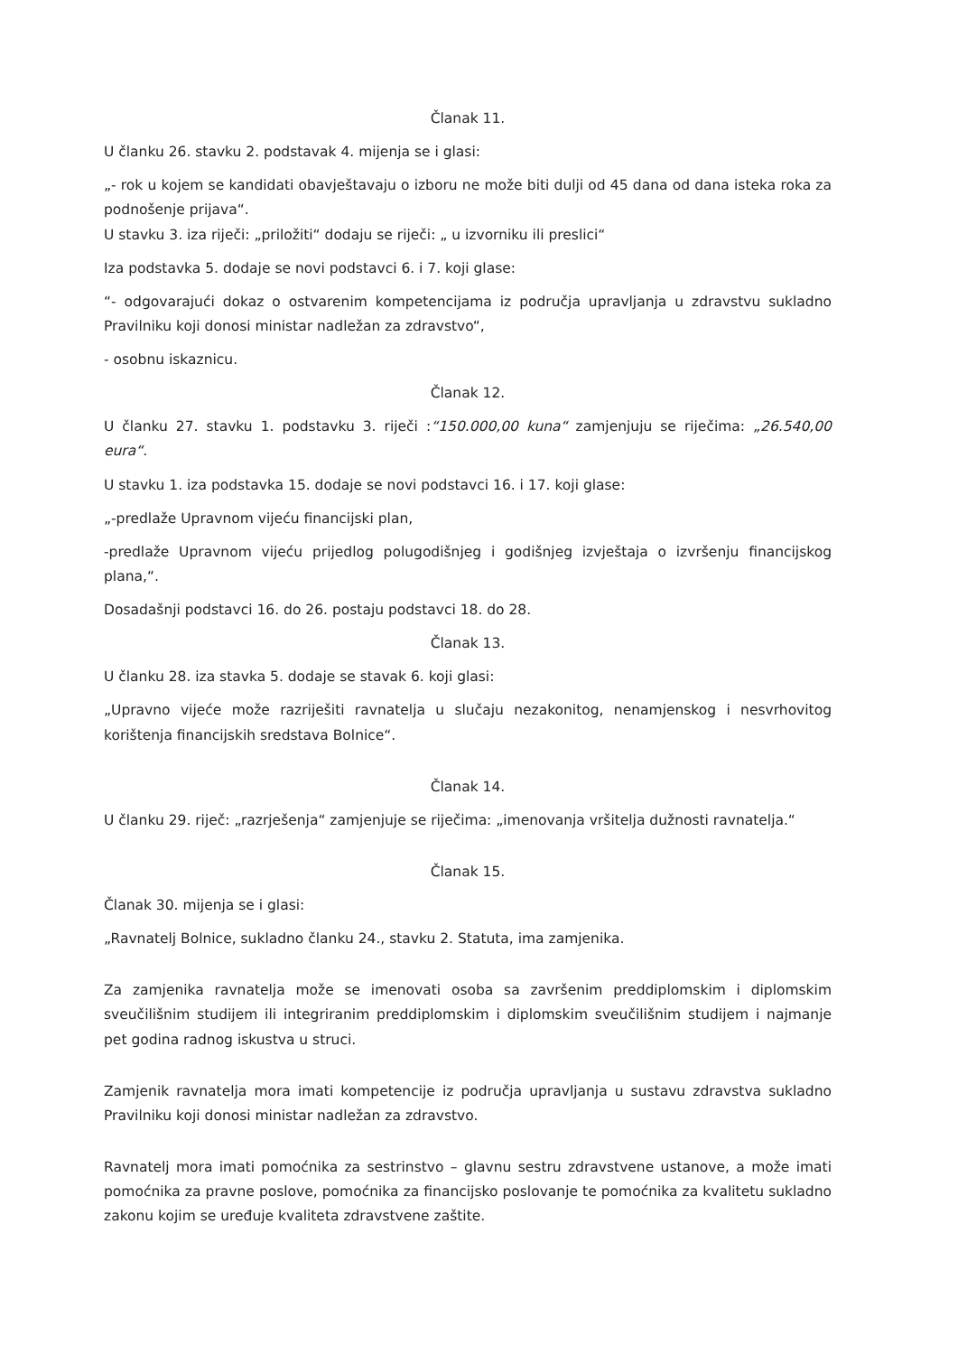Članak 11.
U članku 26. stavku 2. podstavak 4. mijenja se i glasi:
„- rok u kojem se kandidati obavještavaju o izboru ne može biti dulji od 45 dana od dana isteka roka za podnošenje prijava“.
U stavku 3. iza riječi: „priložiti“ dodaju se riječi: „ u izvorniku ili preslici“
Iza podstavka 5. dodaje se novi podstavci 6. i 7. koji glase:
“- odgovarajući dokaz o ostvarenim kompetencijama iz područja upravljanja u zdravstvu sukladno Pravilniku koji donosi ministar nadležan za zdravstvo“,
- osobnu iskaznicu.
Članak 12.
U članku 27. stavku 1. podstavku 3. riječi :“150.000,00 kuna“ zamjenjuju se riječima: „26.540,00 eura“.
U stavku 1. iza podstavka 15. dodaje se novi podstavci 16. i 17. koji glase:
„-predlaže Upravnom vijeću financijski plan,
-predlaže Upravnom vijeću prijedlog polugodišnjeg i godišnjeg izvještaja o izvršenju financijskog plana,“.
Dosadašnji podstavci 16. do 26. postaju podstavci 18. do 28.
Članak 13.
U članku 28. iza stavka 5. dodaje se stavak 6. koji glasi:
„Upravno vijeće može razriješiti ravnatelja u slučaju nezakonitog, nenamjenskog i nesvrhovitog korištenja financijskih sredstava Bolnice“.
Članak 14.
U članku 29. riječ: „razrješenja“ zamjenjuje se riječima: „imenovanja vršitelja dužnosti ravnatelja.“
Članak 15.
Članak 30. mijenja se i glasi:
„Ravnatelj Bolnice, sukladno članku 24., stavku 2. Statuta, ima zamjenika.
Za zamjenika ravnatelja može se imenovati osoba sa završenim preddiplomskim i diplomskim sveučilišnim studijem ili integriranim preddiplomskim i diplomskim sveučilišnim studijem i najmanje pet godina radnog iskustva u struci.
Zamjenik ravnatelja mora imati kompetencije iz područja upravljanja u sustavu zdravstva sukladno Pravilniku koji donosi ministar nadležan za zdravstvo.
Ravnatelj mora imati pomoćnika za sestrinstvo – glavnu sestru zdravstvene ustanove, a može imati pomoćnika za pravne poslove, pomoćnika za financijsko poslovanje te pomoćnika za kvalitetu sukladno zakonu kojim se uređuje kvaliteta zdravstvene zaštite.